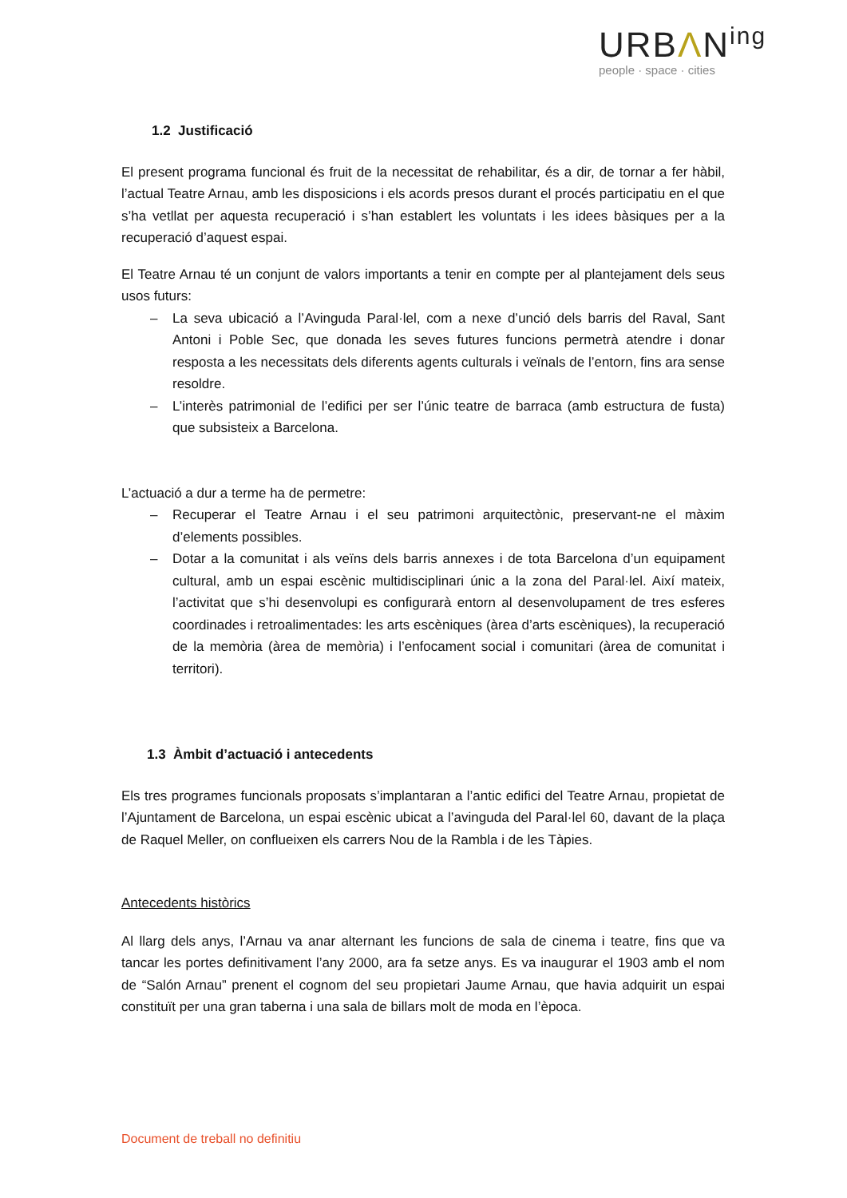URBΛN<sup>ing</sup>
people · space · cities
1.2 Justificació
El present programa funcional és fruit de la necessitat de rehabilitar, és a dir, de tornar a fer hàbil, l’actual Teatre Arnau, amb les disposicions i els acords presos durant el procés participatiu en el que s’ha vetllat per aquesta recuperació i s’han establert les voluntats i les idees bàsiques per a la recuperació d’aquest espai.
El Teatre Arnau té un conjunt de valors importants a tenir en compte per al plantejament dels seus usos futurs:
– La seva ubicació a l’Avinguda Paral·lel, com a nexe d’unció dels barris del Raval, Sant Antoni i Poble Sec, que donada les seves futures funcions permetrà atendre i donar resposta a les necessitats dels diferents agents culturals i veïnals de l’entorn, fins ara sense resoldre.
– L’interès patrimonial de l’edifici per ser l’únic teatre de barraca (amb estructura de fusta) que subsisteix a Barcelona.
L’actuació a dur a terme ha de permetre:
– Recuperar el Teatre Arnau i el seu patrimoni arquitectònic, preservant-ne el màxim d’elements possibles.
– Dotar a la comunitat i als veïns dels barris annexes i de tota Barcelona d’un equipament cultural, amb un espai escènic multidisciplinari únic a la zona del Paral·lel. Així mateix, l’activitat que s’hi desenvolupi es configurarà entorn al desenvolupament de tres esferes coordinades i retroalimentades: les arts escèniques (àrea d’arts escèniques), la recuperació de la memòria (àrea de memòria) i l’enfocament social i comunitari (àrea de comunitat i territori).
1.3 Àmbit d’actuació i antecedents
Els tres programes funcionals proposats s’implantaran a l’antic edifici del Teatre Arnau, propietat de l’Ajuntament de Barcelona, un espai escènic ubicat a l’avinguda del Paral·lel 60, davant de la plaça de Raquel Meller, on conflueixen els carrers Nou de la Rambla i de les Tàpies.
Antecedents històrics
Al llarg dels anys, l’Arnau va anar alternant les funcions de sala de cinema i teatre, fins que va tancar les portes definitivament l’any 2000, ara fa setze anys. Es va inaugurar el 1903 amb el nom de “Salón Arnau” prenent el cognom del seu propietari Jaume Arnau, que havia adquirit un espai constituït per una gran taberna i una sala de billars molt de moda en l’època.
Document de treball no definitiu